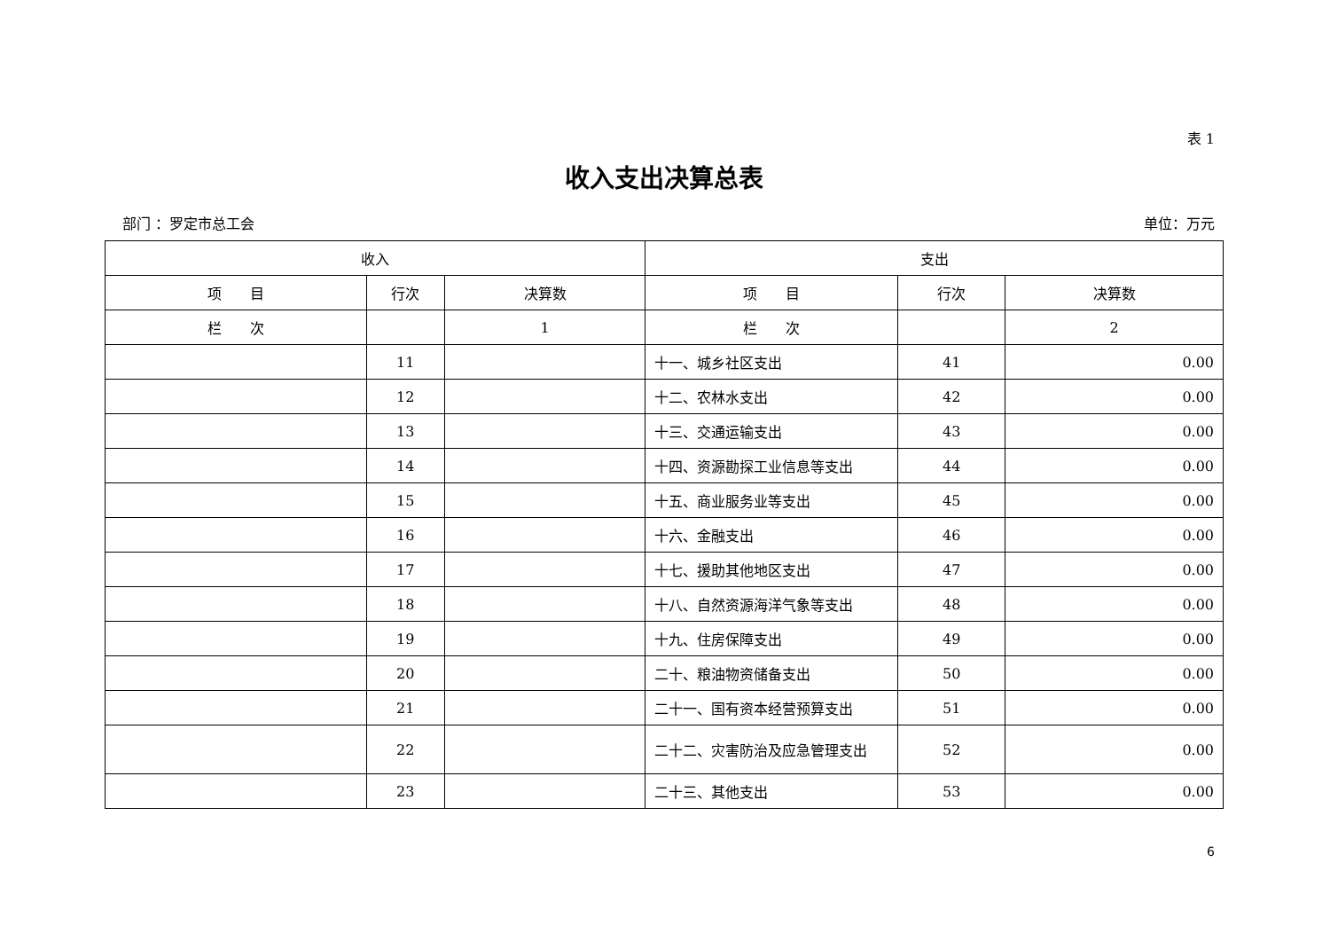表 1
收入支出决算总表
部门 ：罗定市总工会 单位：万元
| 收入 | | | 支出 | | |
| --- | --- | --- | --- | --- | --- |
| 项 目 | 行次 | 决算数 | 项 目 | 行次 | 决算数 |
| 栏 次 | | 1 | 栏 次 | | 2 |
| | 11 | | 十一、城乡社区支出 | 41 | 0.00 |
| | 12 | | 十二、农林水支出 | 42 | 0.00 |
| | 13 | | 十三、交通运输支出 | 43 | 0.00 |
| | 14 | | 十四、资源勘探工业信息等支出 | 44 | 0.00 |
| | 15 | | 十五、商业服务业等支出 | 45 | 0.00 |
| | 16 | | 十六、金融支出 | 46 | 0.00 |
| | 17 | | 十七、援助其他地区支出 | 47 | 0.00 |
| | 18 | | 十八、自然资源海洋气象等支出 | 48 | 0.00 |
| | 19 | | 十九、住房保障支出 | 49 | 0.00 |
| | 20 | | 二十、粮油物资储备支出 | 50 | 0.00 |
| | 21 | | 二十一、国有资本经营预算支出 | 51 | 0.00 |
| | 22 | | 二十二、灾害防治及应急管理支出 | 52 | 0.00 |
| | 23 | | 二十三、其他支出 | 53 | 0.00 |
6